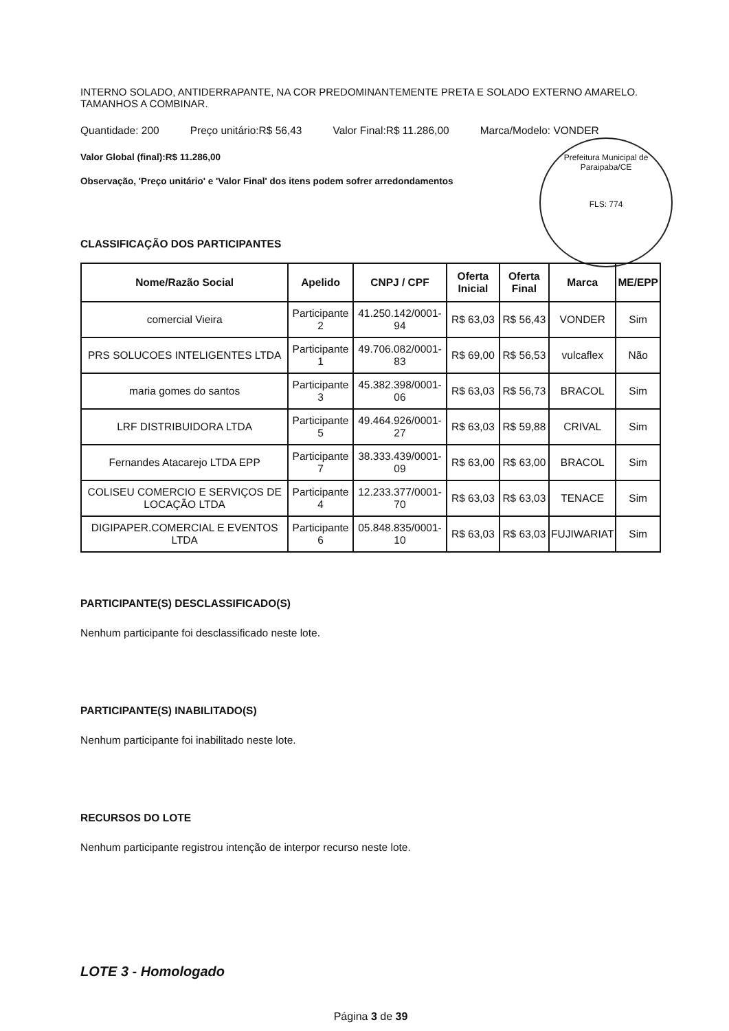Prefeitura Municipal de Paraipaba/CE
FLS: 774
INTERNO SOLADO, ANTIDERRAPANTE, NA COR PREDOMINANTEMENTE PRETA E SOLADO EXTERNO AMARELO. TAMANHOS A COMBINAR.
Quantidade: 200 Preço unitário:R$ 56,43 Valor Final:R$ 11.286,00 Marca/Modelo: VONDER
Valor Global (final):R$ 11.286,00
Observação, 'Preço unitário' e 'Valor Final' dos itens podem sofrer arredondamentos
CLASSIFICAÇÃO DOS PARTICIPANTES
| Nome/Razão Social | Apelido | CNPJ / CPF | Oferta Inicial | Oferta Final | Marca | ME/EPP |
| --- | --- | --- | --- | --- | --- | --- |
| comercial Vieira | Participante 2 | 41.250.142/0001-94 | R$ 63,03 | R$ 56,43 | VONDER | Sim |
| PRS SOLUCOES INTELIGENTES LTDA | Participante 1 | 49.706.082/0001-83 | R$ 69,00 | R$ 56,53 | vulcaflex | Não |
| maria gomes do santos | Participante 3 | 45.382.398/0001-06 | R$ 63,03 | R$ 56,73 | BRACOL | Sim |
| LRF DISTRIBUIDORA LTDA | Participante 5 | 49.464.926/0001-27 | R$ 63,03 | R$ 59,88 | CRIVAL | Sim |
| Fernandes Atacarejo LTDA EPP | Participante 7 | 38.333.439/0001-09 | R$ 63,00 | R$ 63,00 | BRACOL | Sim |
| COLISEU COMERCIO E SERVIÇOS DE LOCAÇÃO LTDA | Participante 4 | 12.233.377/0001-70 | R$ 63,03 | R$ 63,03 | TENACE | Sim |
| DIGIPAPER.COMERCIAL E EVENTOS LTDA | Participante 6 | 05.848.835/0001-10 | R$ 63,03 | R$ 63,03 | FUJIWARIAT | Sim |
PARTICIPANTE(S) DESCLASSIFICADO(S)
Nenhum participante foi desclassificado neste lote.
PARTICIPANTE(S) INABILITADO(S)
Nenhum participante foi inabilitado neste lote.
RECURSOS DO LOTE
Nenhum participante registrou intenção de interpor recurso neste lote.
LOTE 3 - Homologado
Página 3 de 39